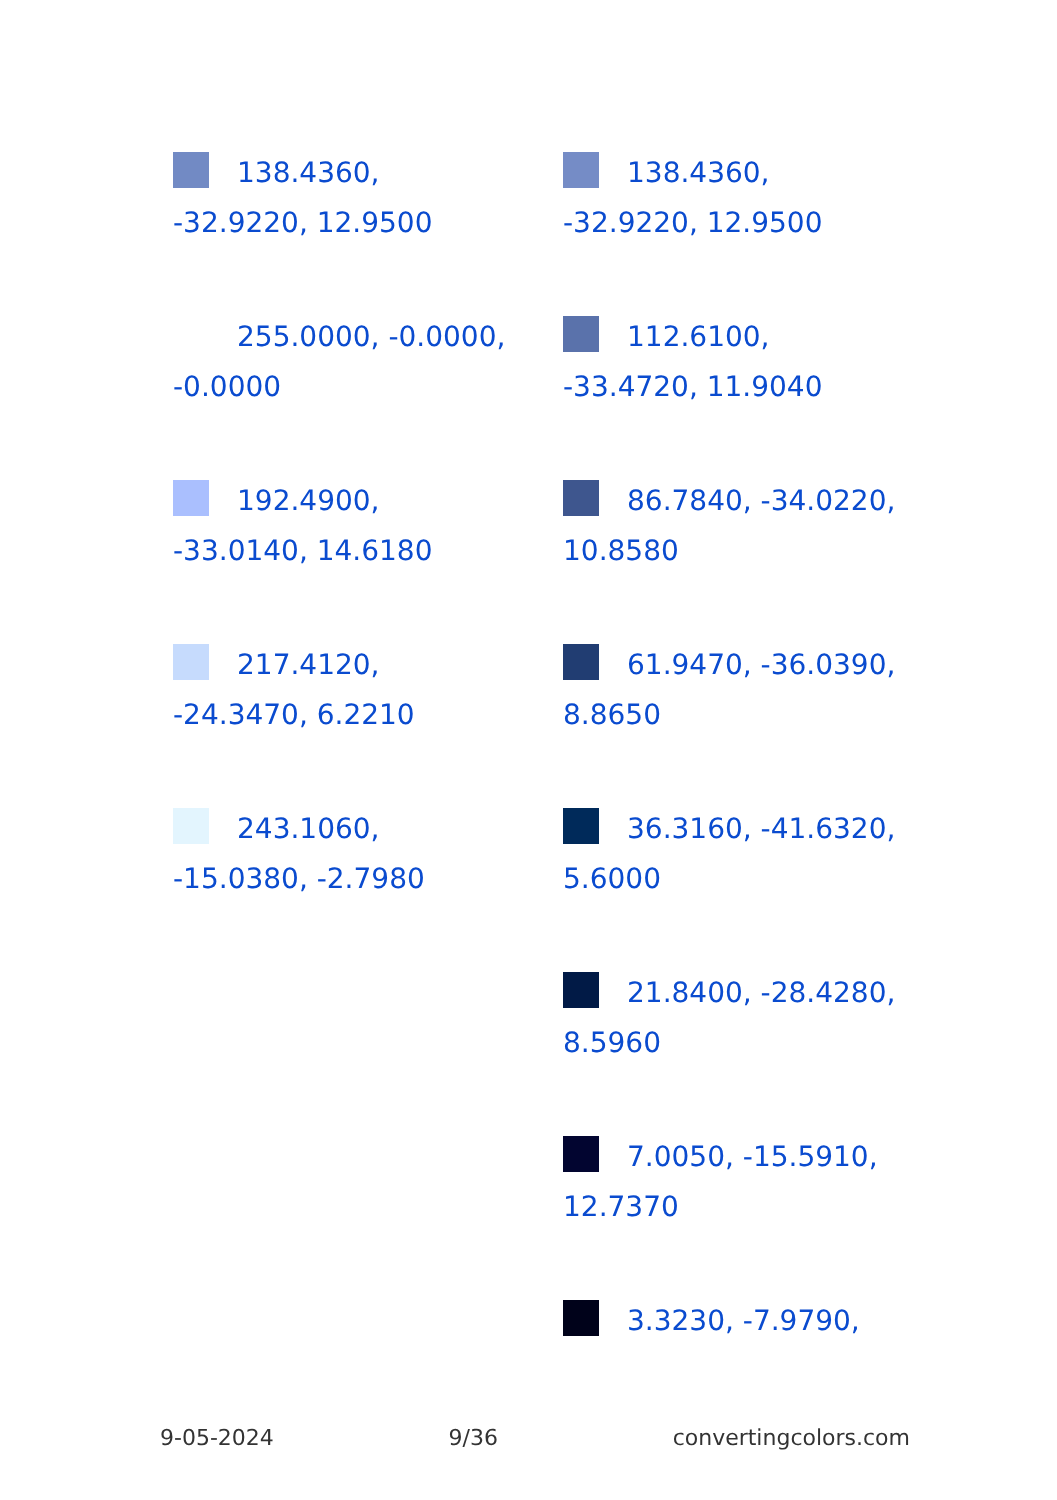138.4360, -32.9220, 12.9500
255.0000, -0.0000, -0.0000
192.4900, -33.0140, 14.6180
217.4120, -24.3470, 6.2210
243.1060, -15.0380, -2.7980
138.4360, -32.9220, 12.9500
112.6100, -33.4720, 11.9040
86.7840, -34.0220, 10.8580
61.9470, -36.0390, 8.8650
36.3160, -41.6320, 5.6000
21.8400, -28.4280, 8.5960
7.0050, -15.5910, 12.7370
3.3230, -7.9790,
9-05-2024 9/36 convertingcolors.com